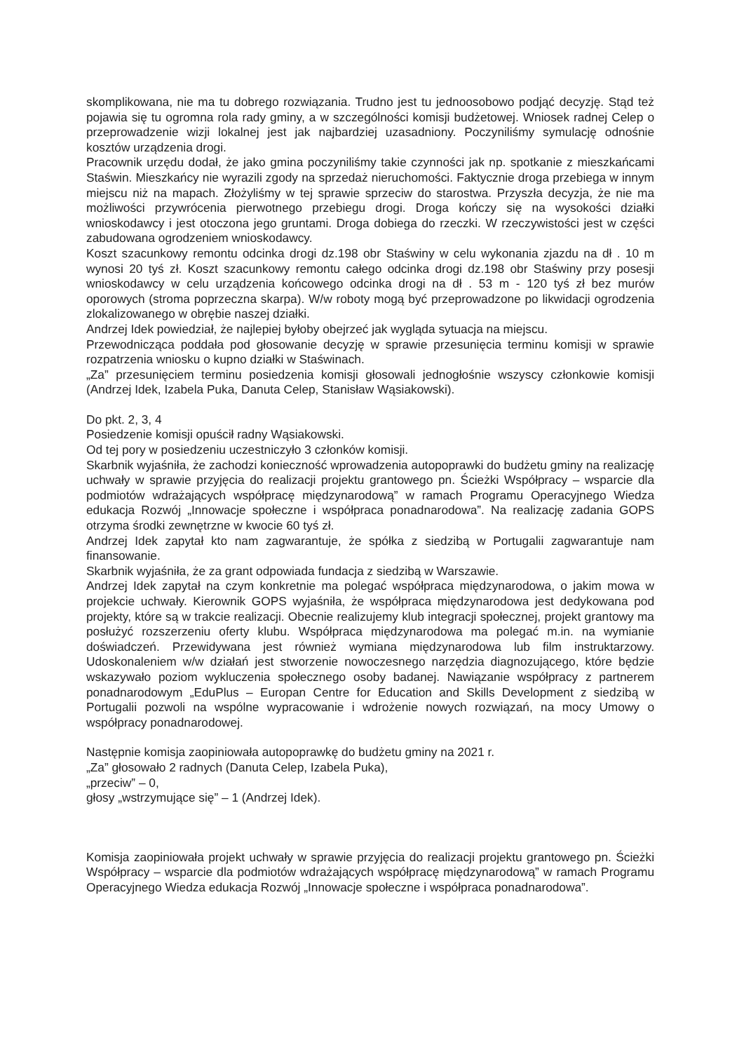skomplikowana, nie ma tu dobrego rozwiązania. Trudno jest tu jednoosobowo podjąć decyzję. Stąd też pojawia się tu ogromna rola rady gminy, a w szczególności komisji budżetowej. Wniosek radnej Celep o przeprowadzenie wizji lokalnej jest jak najbardziej uzasadniony. Poczyniliśmy symulację odnośnie kosztów urządzenia drogi.
Pracownik urzędu dodał, że jako gmina poczyniliśmy takie czynności jak np. spotkanie z mieszkańcami Staświn. Mieszkańcy nie wyrazili zgody na sprzedaż nieruchomości. Faktycznie droga przebiega w innym miejscu niż na mapach. Złożyliśmy w tej sprawie sprzeciw do starostwa. Przyszła decyzja, że nie ma możliwości przywrócenia pierwotnego przebiegu drogi. Droga kończy się na wysokości działki wnioskodawcy i jest otoczona jego gruntami. Droga dobiega do rzeczki. W rzeczywistości jest w części zabudowana ogrodzeniem wnioskodawcy.
Koszt szacunkowy remontu odcinka drogi dz.198 obr Staświny w celu wykonania zjazdu na dł . 10 m wynosi 20 tyś zł. Koszt szacunkowy remontu całego odcinka drogi dz.198 obr Staświny przy posesji wnioskodawcy w celu urządzenia końcowego odcinka drogi na dł . 53 m - 120 tyś zł bez murów oporowych (stroma poprzeczna skarpa). W/w roboty mogą być przeprowadzone po likwidacji ogrodzenia zlokalizowanego w obrębie naszej działki.
Andrzej Idek powiedział, że najlepiej byłoby obejrzeć jak wygląda sytuacja na miejscu.
Przewodnicząca poddała pod głosowanie decyzję w sprawie przesunięcia terminu komisji w sprawie rozpatrzenia wniosku o kupno działki w Staświnach.
„Za” przesunięciem terminu posiedzenia komisji głosowali jednogłośnie wszyscy członkowie komisji (Andrzej Idek, Izabela Puka, Danuta Celep, Stanisław Wąsiakowski).
Do pkt. 2, 3, 4
Posiedzenie komisji opuścił radny Wąsiakowski.
Od tej pory w posiedzeniu uczestniczyło 3 członków komisji.
Skarbnik wyjaśniła, że zachodzi konieczność wprowadzenia autopoprawki do budżetu gminy na realizację uchwały w sprawie przyjęcia do realizacji projektu grantowego pn. Ścieżki Współpracy – wsparcie dla podmiotów wdrażających współpracę międzynarodową” w ramach Programu Operacyjnego Wiedza edukacja Rozwój „Innowacje społeczne i współpraca ponadnarodowa”. Na realizację zadania GOPS otrzyma środki zewnętrzne w kwocie 60 tyś zł.
Andrzej Idek zapytał kto nam zagwarantuje, że spółka z siedzibą w Portugalii zagwarantuje nam finansowanie.
Skarbnik wyjaśniła, że za grant odpowiada fundacja z siedzibą w Warszawie.
Andrzej Idek zapytał na czym konkretnie ma polegać współpraca międzynarodowa, o jakim mowa w projekcie uchwały. Kierownik GOPS wyjaśniła, że współpraca międzynarodowa jest dedykowana pod projekty, które są w trakcie realizacji. Obecnie realizujemy klub integracji społecznej, projekt grantowy ma posłużyć rozszerzeniu oferty klubu. Współpraca międzynarodowa ma polegać m.in. na wymianie doświadczeń. Przewidywana jest również wymiana międzynarodowa lub film instruktarzowy. Udoskonaleniem w/w działań jest stworzenie nowoczesnego narzędzia diagnozującego, które będzie wskazywało poziom wykluczenia społecznego osoby badanej. Nawiązanie współpracy z partnerem ponadnarodowym „EduPlus – Europan Centre for Education and Skills Development z siedzibą w Portugalii pozwoli na wspólne wypracowanie i wdrożenie nowych rozwiązań, na mocy Umowy o współpracy ponadnarodowej.
Następnie komisja zaopiniowała autopoprawkę do budżetu gminy na 2021 r.
„Za” głosowało 2 radnych (Danuta Celep, Izabela Puka),
„przeciw” – 0,
głosy „wstrzymujące się” – 1 (Andrzej Idek).
Komisja zaopiniowała projekt uchwały w sprawie przyjęcia do realizacji projektu grantowego pn. Ścieżki Współpracy – wsparcie dla podmiotów wdrażających współpracę międzynarodową” w ramach Programu Operacyjnego Wiedza edukacja Rozwój „Innowacje społeczne i współpraca ponadnarodowa”.